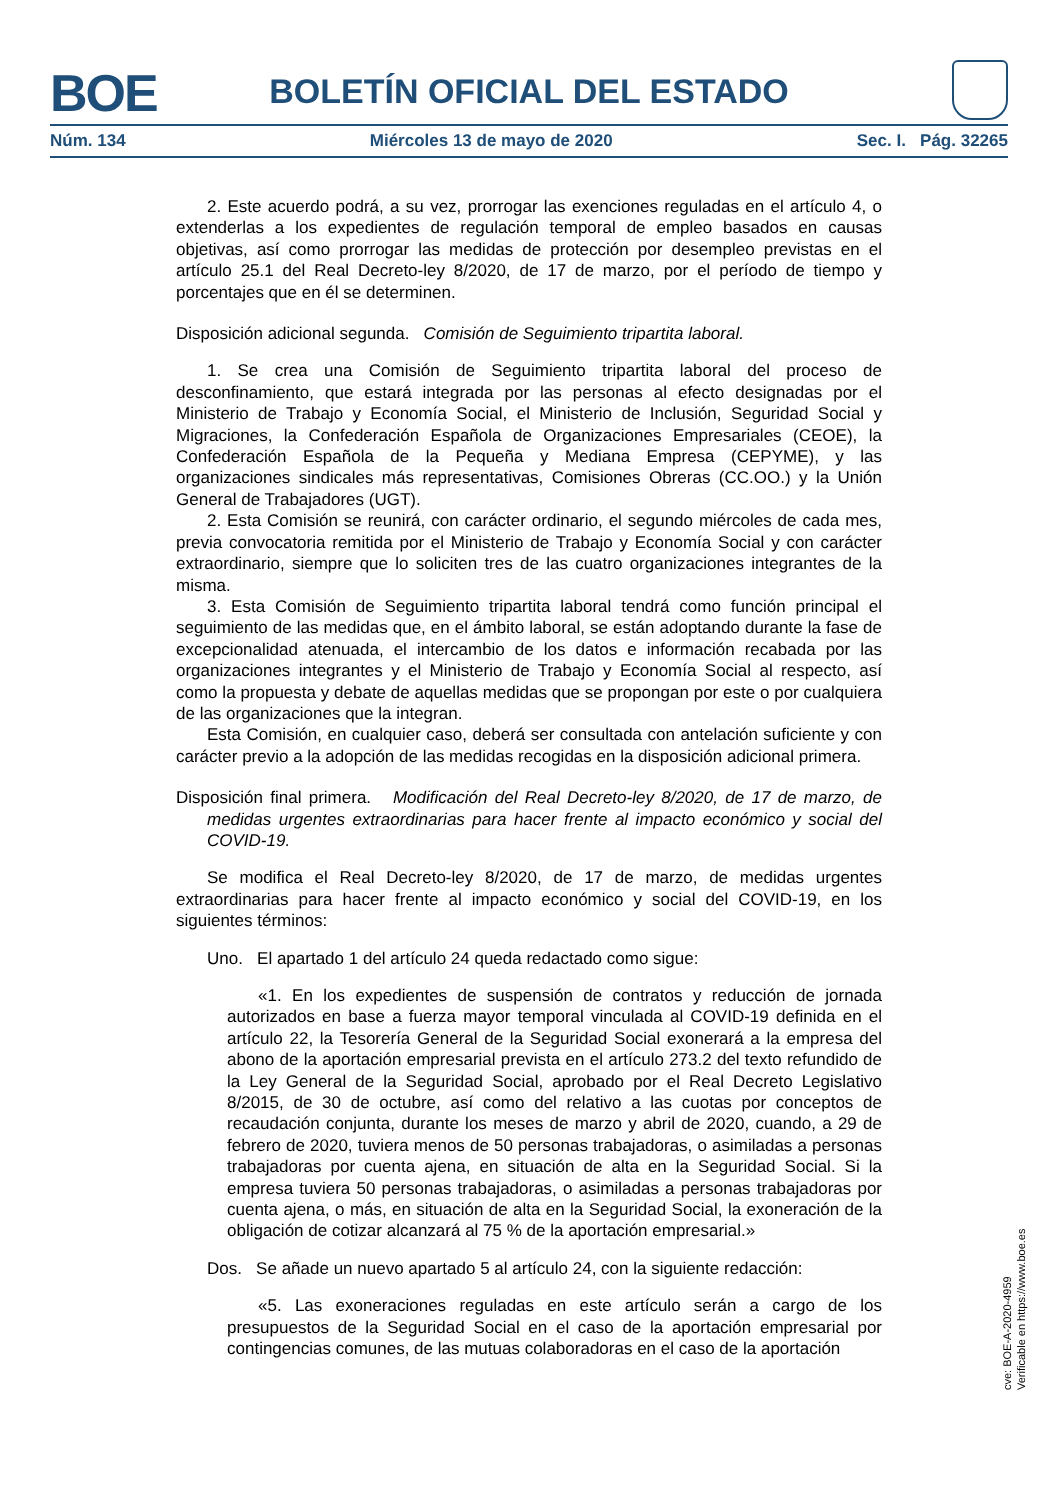BOE
BOLETÍN OFICIAL DEL ESTADO
Núm. 134 Miércoles 13 de mayo de 2020 Sec. I. Pág. 32265
2. Este acuerdo podrá, a su vez, prorrogar las exenciones reguladas en el artículo 4, o extenderlas a los expedientes de regulación temporal de empleo basados en causas objetivas, así como prorrogar las medidas de protección por desempleo previstas en el artículo 25.1 del Real Decreto-ley 8/2020, de 17 de marzo, por el período de tiempo y porcentajes que en él se determinen.
Disposición adicional segunda. Comisión de Seguimiento tripartita laboral.
1. Se crea una Comisión de Seguimiento tripartita laboral del proceso de desconfinamiento, que estará integrada por las personas al efecto designadas por el Ministerio de Trabajo y Economía Social, el Ministerio de Inclusión, Seguridad Social y Migraciones, la Confederación Española de Organizaciones Empresariales (CEOE), la Confederación Española de la Pequeña y Mediana Empresa (CEPYME), y las organizaciones sindicales más representativas, Comisiones Obreras (CC.OO.) y la Unión General de Trabajadores (UGT).
2. Esta Comisión se reunirá, con carácter ordinario, el segundo miércoles de cada mes, previa convocatoria remitida por el Ministerio de Trabajo y Economía Social y con carácter extraordinario, siempre que lo soliciten tres de las cuatro organizaciones integrantes de la misma.
3. Esta Comisión de Seguimiento tripartita laboral tendrá como función principal el seguimiento de las medidas que, en el ámbito laboral, se están adoptando durante la fase de excepcionalidad atenuada, el intercambio de los datos e información recabada por las organizaciones integrantes y el Ministerio de Trabajo y Economía Social al respecto, así como la propuesta y debate de aquellas medidas que se propongan por este o por cualquiera de las organizaciones que la integran.
Esta Comisión, en cualquier caso, deberá ser consultada con antelación suficiente y con carácter previo a la adopción de las medidas recogidas en la disposición adicional primera.
Disposición final primera. Modificación del Real Decreto-ley 8/2020, de 17 de marzo, de medidas urgentes extraordinarias para hacer frente al impacto económico y social del COVID-19.
Se modifica el Real Decreto-ley 8/2020, de 17 de marzo, de medidas urgentes extraordinarias para hacer frente al impacto económico y social del COVID-19, en los siguientes términos:
Uno. El apartado 1 del artículo 24 queda redactado como sigue:
«1. En los expedientes de suspensión de contratos y reducción de jornada autorizados en base a fuerza mayor temporal vinculada al COVID-19 definida en el artículo 22, la Tesorería General de la Seguridad Social exonerará a la empresa del abono de la aportación empresarial prevista en el artículo 273.2 del texto refundido de la Ley General de la Seguridad Social, aprobado por el Real Decreto Legislativo 8/2015, de 30 de octubre, así como del relativo a las cuotas por conceptos de recaudación conjunta, durante los meses de marzo y abril de 2020, cuando, a 29 de febrero de 2020, tuviera menos de 50 personas trabajadoras, o asimiladas a personas trabajadoras por cuenta ajena, en situación de alta en la Seguridad Social. Si la empresa tuviera 50 personas trabajadoras, o asimiladas a personas trabajadoras por cuenta ajena, o más, en situación de alta en la Seguridad Social, la exoneración de la obligación de cotizar alcanzará al 75 % de la aportación empresarial.»
Dos. Se añade un nuevo apartado 5 al artículo 24, con la siguiente redacción:
«5. Las exoneraciones reguladas en este artículo serán a cargo de los presupuestos de la Seguridad Social en el caso de la aportación empresarial por contingencias comunes, de las mutuas colaboradoras en el caso de la aportación
cve: BOE-A-2020-4959
Verificable en https://www.boe.es